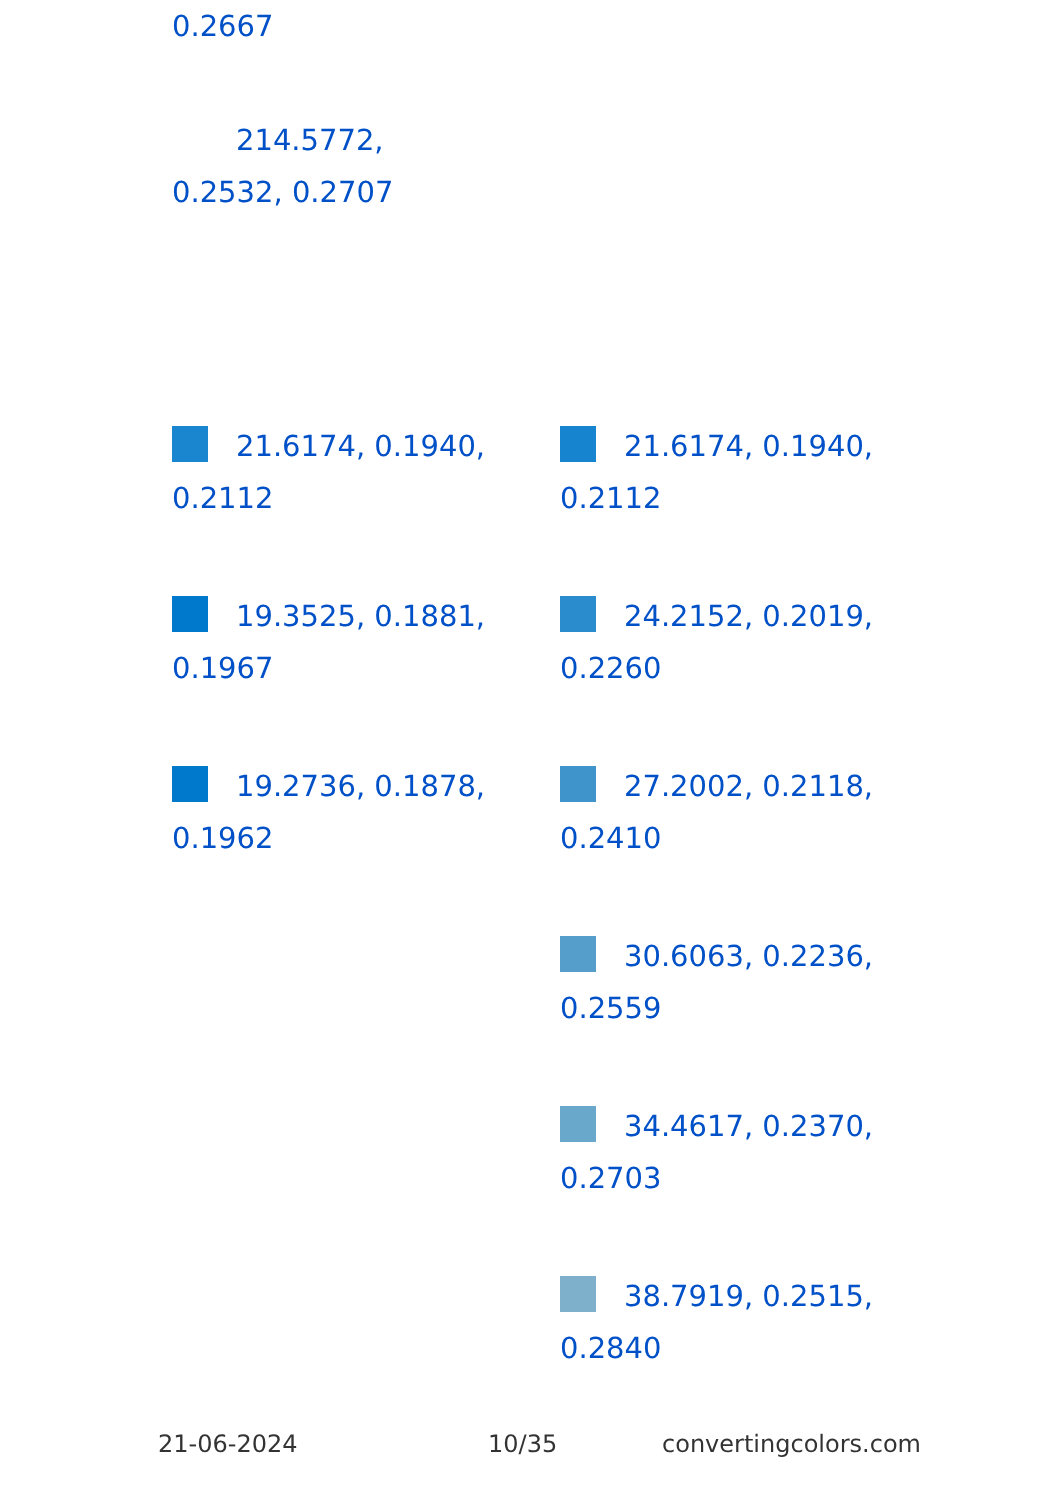0.2667
214.5772, 0.2532, 0.2707
21.6174, 0.1940, 0.2112
19.3525, 0.1881, 0.1967
19.2736, 0.1878, 0.1962
21.6174, 0.1940, 0.2112
24.2152, 0.2019, 0.2260
27.2002, 0.2118, 0.2410
30.6063, 0.2236, 0.2559
34.4617, 0.2370, 0.2703
38.7919, 0.2515, 0.2840
21-06-2024 10/35 convertingcolors.com